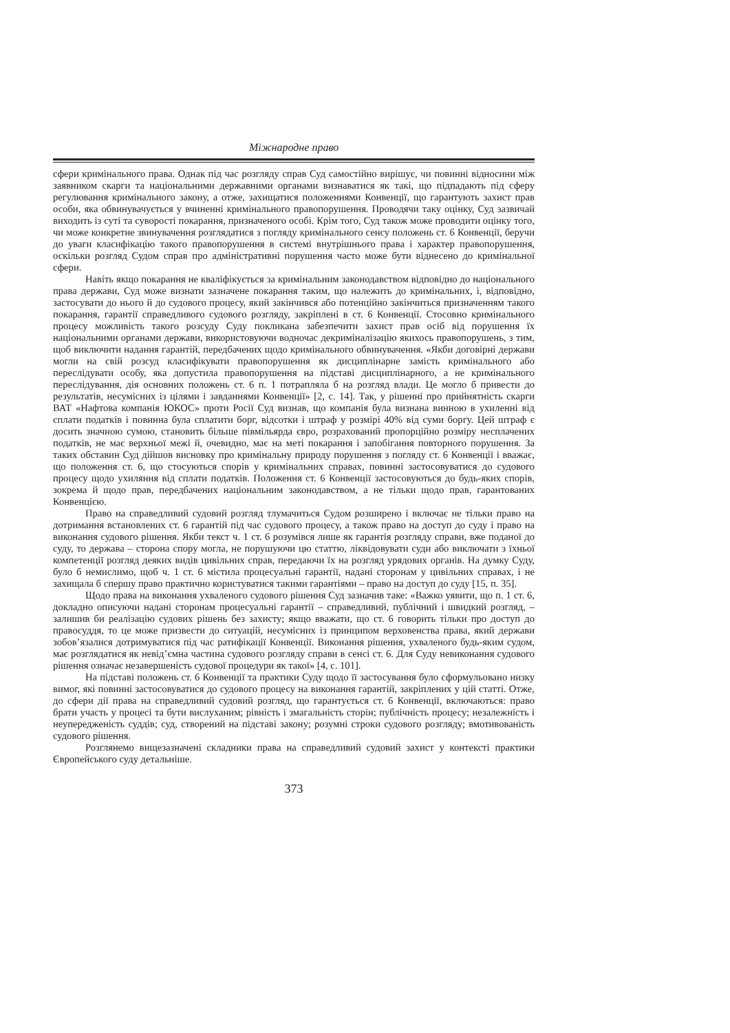Міжнародне право
сфери кримінального права. Однак під час розгляду справ Суд самостійно вирішує, чи повинні відносини між заявником скарги та національними державними органами визнаватися як такі, що підпадають під сферу регулювання кримінального закону, а отже, захищатися положеннями Конвенції, що гарантують захист прав особи, яка обвинувачується у вчиненні кримінального правопорушення. Проводячи таку оцінку, Суд зазвичай виходить із суті та суворості покарання, призначеного особі. Крім того, Суд також може проводити оцінку того, чи може конкретне звинувачення розглядатися з погляду кримінального сенсу положень ст. 6 Конвенції, беручи до уваги класифікацію такого правопорушення в системі внутрішнього права і характер правопорушення, оскільки розгляд Судом справ про адміністративні порушення часто може бути віднесено до кримінальної сфери.
Навіть якщо покарання не кваліфікується за кримінальним законодавством відповідно до національного права держави, Суд може визнати зазначене покарання таким, що належить до кримінальних, і, відповідно, застосувати до нього й до судового процесу, який закінчився або потенційно закінчиться призначенням такого покарання, гарантії справедливого судового розгляду, закріплені в ст. 6 Конвенції. Стосовно кримінального процесу можливість такого розсуду Суду покликана забезпечити захист прав осіб від порушення їх національними органами держави, використовуючи водночас декриміналізацію якихось правопорушень, з тим, щоб виключити надання гарантій, передбачених щодо кримінального обвинувачення. «Якби договірні держави могли на свій розсуд класифікувати правопорушення як дисциплінарне замість кримінального або переслідувати особу, яка допустила правопорушення на підставі дисциплінарного, а не кримінального переслідування, дія основних положень ст. 6 п. 1 потрапляла б на розгляд влади. Це могло б привести до результатів, несумісних із цілями і завданнями Конвенції» [2, с. 14]. Так, у рішенні про прийнятність скарги ВАТ «Нафтова компанія ЮКОС» проти Росії Суд визнав, що компанія була визнана винною в ухиленні від сплати податків і повинна була сплатити борг, відсотки і штраф у розмірі 40% від суми боргу. Цей штраф є досить значною сумою, становить більше півмільярда євро, розрахований пропорційно розміру несплачених податків, не має верхньої межі й, очевидно, має на меті покарання і запобігання повторного порушення. За таких обставин Суд дійшов висновку про кримінальну природу порушення з погляду ст. 6 Конвенції і вважає, що положення ст. 6, що стосуються спорів у кримінальних справах, повинні застосовуватися до судового процесу щодо ухиляння від сплати податків. Положення ст. 6 Конвенції застосовуються до будь-яких спорів, зокрема й щодо прав, передбачених національним законодавством, а не тільки щодо прав, гарантованих Конвенцією.
Право на справедливий судовий розгляд тлумачиться Судом розширено і включає не тільки право на дотримання встановлених ст. 6 гарантій під час судового процесу, а також право на доступ до суду і право на виконання судового рішення. Якби текст ч. 1 ст. 6 розумівся лише як гарантія розгляду справи, вже поданої до суду, то держава – сторона спору могла, не порушуючи цю статтю, ліквідовувати суди або виключати з їхньої компетенції розгляд деяких видів цивільних справ, передаючи їх на розгляд урядових органів. На думку Суду, було б немислимо, щоб ч. 1 ст. 6 містила процесуальні гарантії, надані сторонам у цивільних справах, і не захищала б спершу право практично користуватися такими гарантіями – право на доступ до суду [15, п. 35].
Щодо права на виконання ухваленого судового рішення Суд зазначив таке: «Важко уявити, що п. 1 ст. 6, докладно описуючи надані сторонам процесуальні гарантії – справедливий, публічний і швидкий розгляд, – залишив би реалізацію судових рішень без захисту; якщо вважати, що ст. 6 говорить тільки про доступ до правосуддя, то це може призвести до ситуацій, несумісних із принципом верховенства права, який держави зобов’язалися дотримуватися під час ратифікації Конвенції. Виконання рішення, ухваленого будь-яким судом, має розглядатися як невід’ємна частина судового розгляду справи в сенсі ст. 6. Для Суду невиконання судового рішення означає незавершеність судової процедури як такої» [4, с. 101].
На підставі положень ст. 6 Конвенції та практики Суду щодо її застосування було сформульовано низку вимог, які повинні застосовуватися до судового процесу на виконання гарантій, закріплених у цій статті. Отже, до сфери дії права на справедливий судовий розгляд, що гарантується ст. 6 Конвенції, включаються: право брати участь у процесі та бути вислуханим; рівність і змагальність сторін; публічність процесу; незалежність і неупередженість суддів; суд, створений на підставі закону; розумні строки судового розгляду; вмотивованість судового рішення.
Розглянемо вищезазначені складники права на справедливий судовий захист у контексті практики Європейського суду детальніше.
373